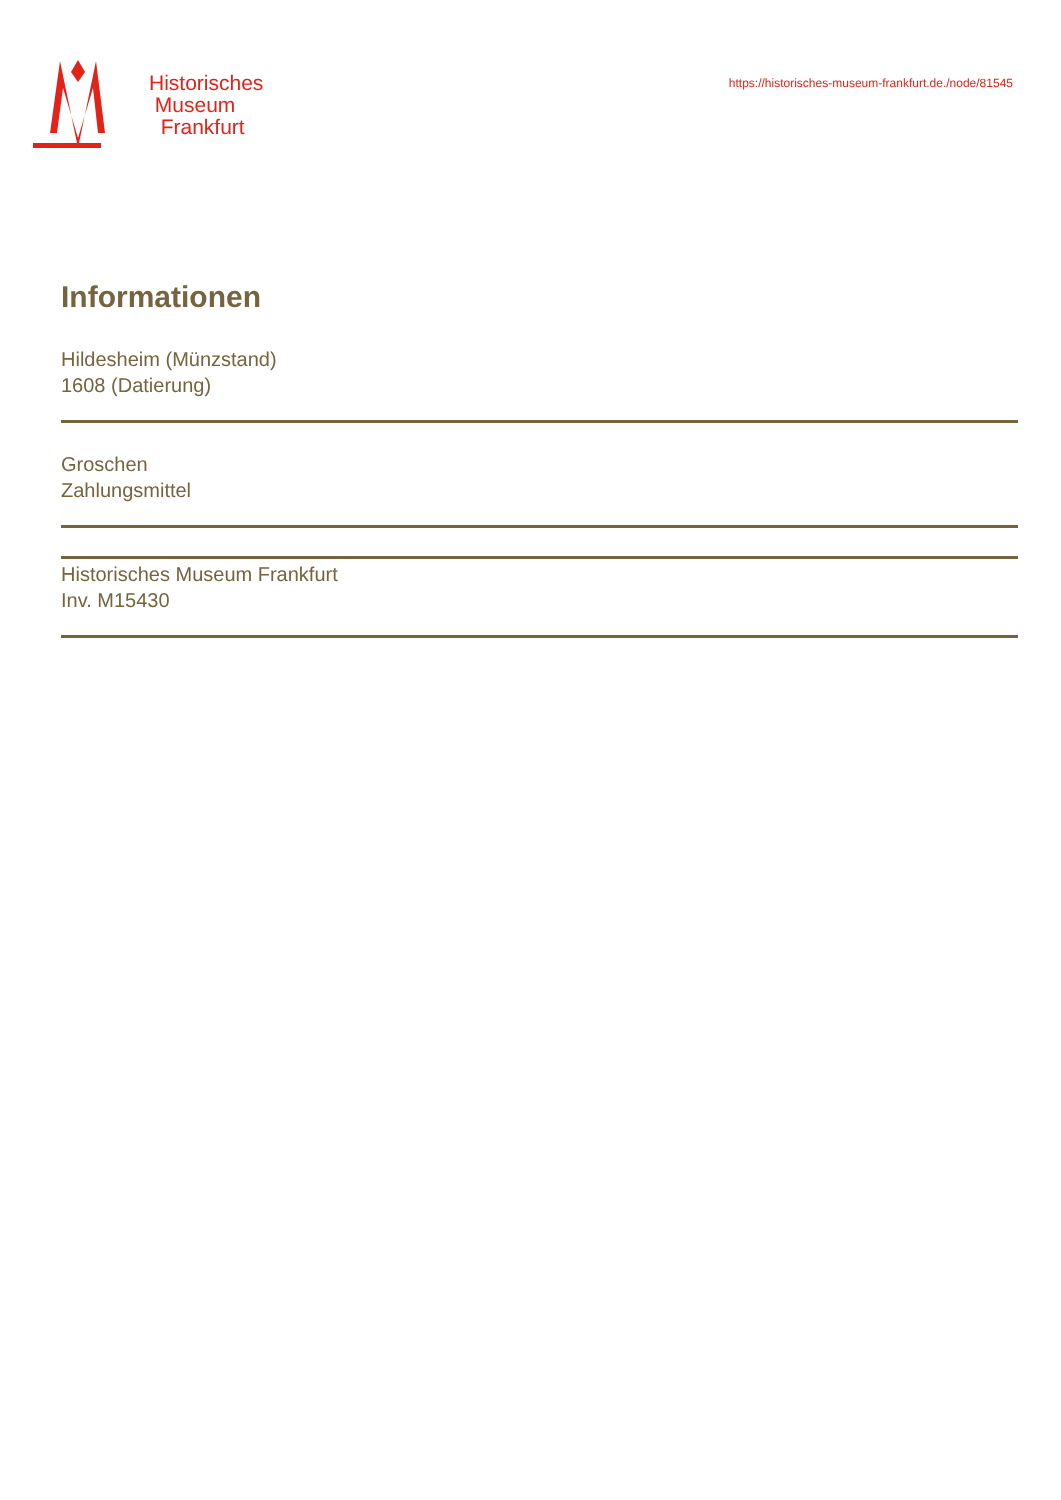Historisches
Museum
Frankfurt
https://historisches-museum-frankfurt.de./node/81545
Informationen
Hildesheim (Münzstand)
1608 (Datierung)
Groschen
Zahlungsmittel
Historisches Museum Frankfurt
Inv. M15430